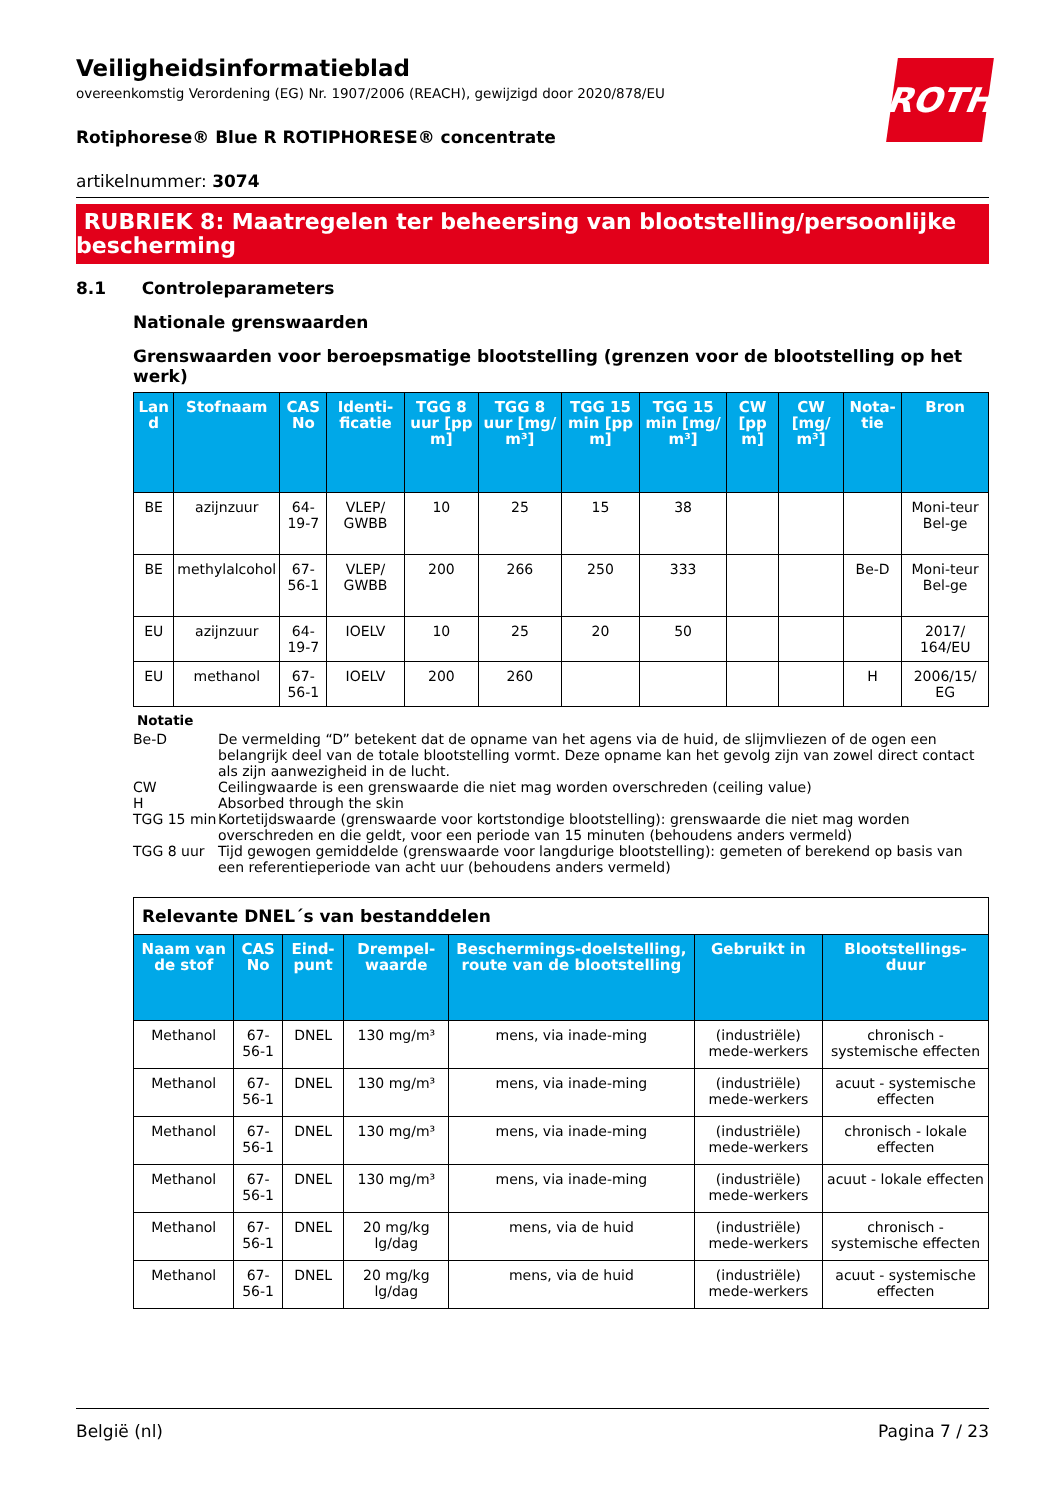ROTH
Veiligheidsinformatieblad
overeenkomstig Verordening (EG) Nr. 1907/2006 (REACH), gewijzigd door 2020/878/EU
Rotiphorese® Blue R ROTIPHORESE® concentrate
artikelnummer: 3074
RUBRIEK 8: Maatregelen ter beheersing van blootstelling/persoonlijke bescherming
8.1 Controleparameters
Nationale grenswaarden
Grenswaarden voor beroepsmatige blootstelling (grenzen voor de blootstelling op het werk)
| Lan d | Stofnaam | CAS No | Identi-ficatie | TGG 8 uur [pp m] | TGG 8 uur [mg/ m³] | TGG 15 min [pp m] | TGG 15 min [mg/ m³] | CW [pp m] | CW [mg/ m³] | Nota-tie | Bron |
| --- | --- | --- | --- | --- | --- | --- | --- | --- | --- | --- | --- |
| BE | azijnzuur | 64-19-7 | VLEP/ GWBB | 10 | 25 | 15 | 38 | | | | Moni-teur Bel-ge |
| BE | methylalcohol | 67-56-1 | VLEP/ GWBB | 200 | 266 | 250 | 333 | | | Be-D | Moni-teur Bel-ge |
| EU | azijnzuur | 64-19-7 | IOELV | 10 | 25 | 20 | 50 | | | | 2017/ 164/EU |
| EU | methanol | 67-56-1 | IOELV | 200 | 260 | | | | | H | 2006/15/ EG |
Notatie
| Be-D | De vermelding “D” betekent dat de opname van het agens via de huid, de slijmvliezen of de ogen een belangrijk deel van de totale blootstelling vormt. Deze opname kan het gevolg zijn van zowel direct contact als zijn aanwezigheid in de lucht. |
| CW | Ceilingwaarde is een grenswaarde die niet mag worden overschreden (ceiling value) |
| H | Absorbed through the skin |
| TGG 15 min | Kortetijdswaarde (grenswaarde voor kortstondige blootstelling): grenswaarde die niet mag worden overschreden en die geldt, voor een periode van 15 minuten (behoudens anders vermeld) |
| TGG 8 uur | Tijd gewogen gemiddelde (grenswaarde voor langdurige blootstelling): gemeten of berekend op basis van een referentieperiode van acht uur (behoudens anders vermeld) |
| Relevante DNEL´s van bestanddelen | | | | | | |
| Naam van de stof | CAS No | Eind-punt | Drempel-waarde | Beschermings-doelstelling, route van de blootstelling | Gebruikt in | Blootstellings-duur |
| Methanol | 67-56-1 | DNEL | 130 mg/m³ | mens, via inade-ming | (industriële) mede-werkers | chronisch - systemische effecten |
| Methanol | 67-56-1 | DNEL | 130 mg/m³ | mens, via inade-ming | (industriële) mede-werkers | acuut - systemische effecten |
| Methanol | 67-56-1 | DNEL | 130 mg/m³ | mens, via inade-ming | (industriële) mede-werkers | chronisch - lokale effecten |
| Methanol | 67-56-1 | DNEL | 130 mg/m³ | mens, via inade-ming | (industriële) mede-werkers | acuut - lokale effecten |
| Methanol | 67-56-1 | DNEL | 20 mg/kg lg/dag | mens, via de huid | (industriële) mede-werkers | chronisch - systemische effecten |
| Methanol | 67-56-1 | DNEL | 20 mg/kg lg/dag | mens, via de huid | (industriële) mede-werkers | acuut - systemische effecten |
België (nl) Pagina 7 / 23